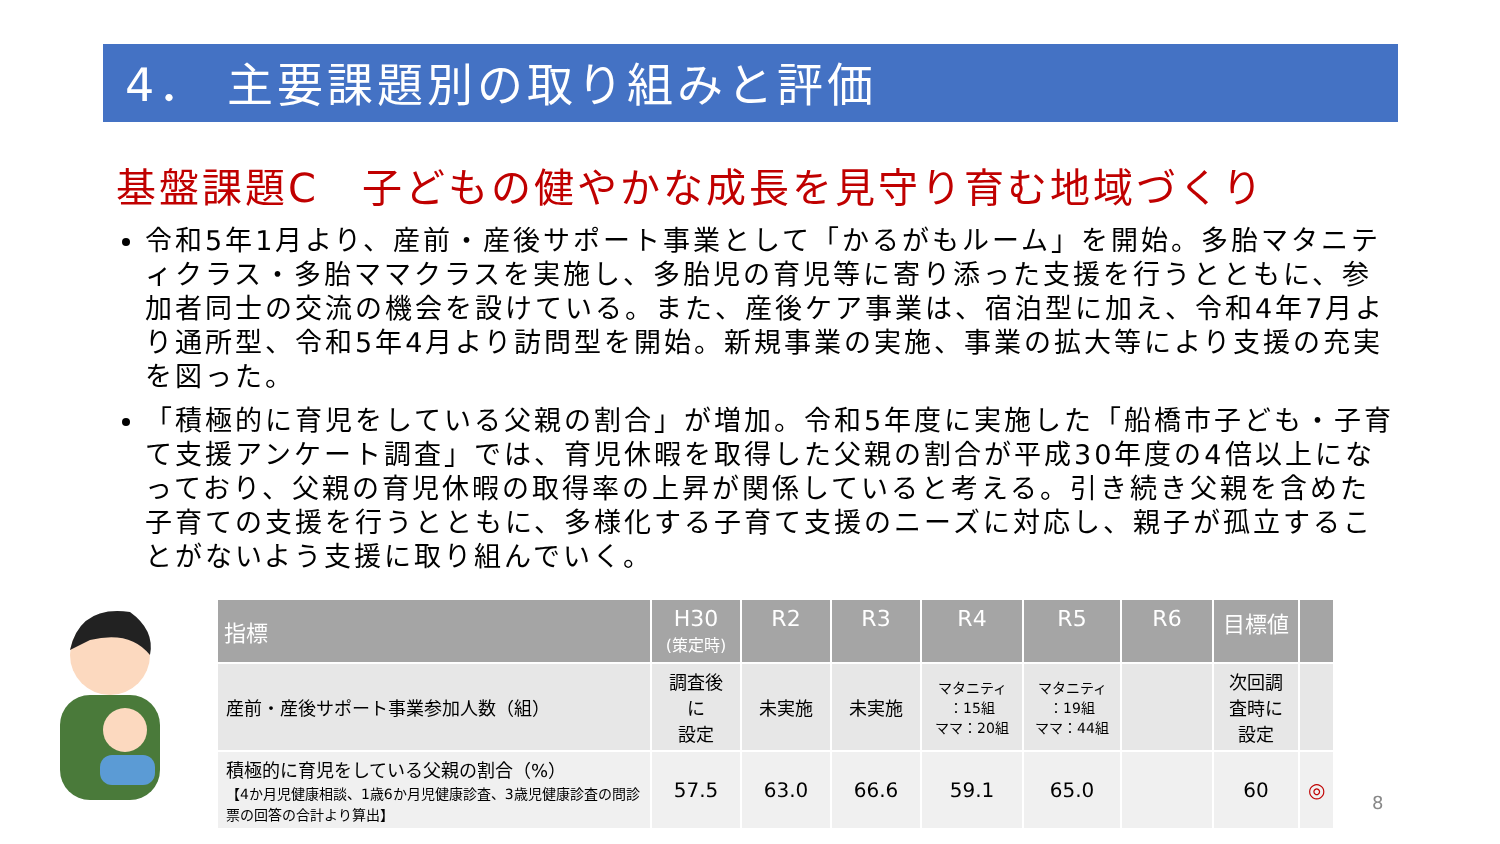4． 主要課題別の取り組みと評価
基盤課題C　子どもの健やかな成長を見守り育む地域づくり
令和5年1月より、産前・産後サポート事業として「かるがもルーム」を開始。多胎マタニティクラス・多胎ママクラスを実施し、多胎児の育児等に寄り添った支援を行うとともに、参加者同士の交流の機会を設けている。また、産後ケア事業は、宿泊型に加え、令和4年7月より通所型、令和5年4月より訪問型を開始。新規事業の実施、事業の拡大等により支援の充実を図った。
「積極的に育児をしている父親の割合」が増加。令和5年度に実施した「船橋市子ども・子育て支援アンケート調査」では、育児休暇を取得した父親の割合が平成30年度の4倍以上になっており、父親の育児休暇の取得率の上昇が関係していると考える。引き続き父親を含めた子育ての支援を行うとともに、多様化する子育て支援のニーズに対応し、親子が孤立することがないよう支援に取り組んでいく。
| 指標 | H30 (策定時) | R2 | R3 | R4 | R5 | R6 | 目標値 | |
| --- | --- | --- | --- | --- | --- | --- | --- | --- |
| 産前・産後サポート事業参加人数（組） | 調査後 に 設定 | 未実施 | 未実施 | マタニティ ：15組 ママ：20組 | マタニティ ：19組 ママ：44組 | | 次回調 査時に 設定 | |
| 積極的に育児をしている父親の割合（%） 【4か月児健康相談、1歳6か月児健康診査、3歳児健康診査の問診票の回答の合計より算出】 | 57.5 | 63.0 | 66.6 | 59.1 | 65.0 | | 60 | ◎ |
8